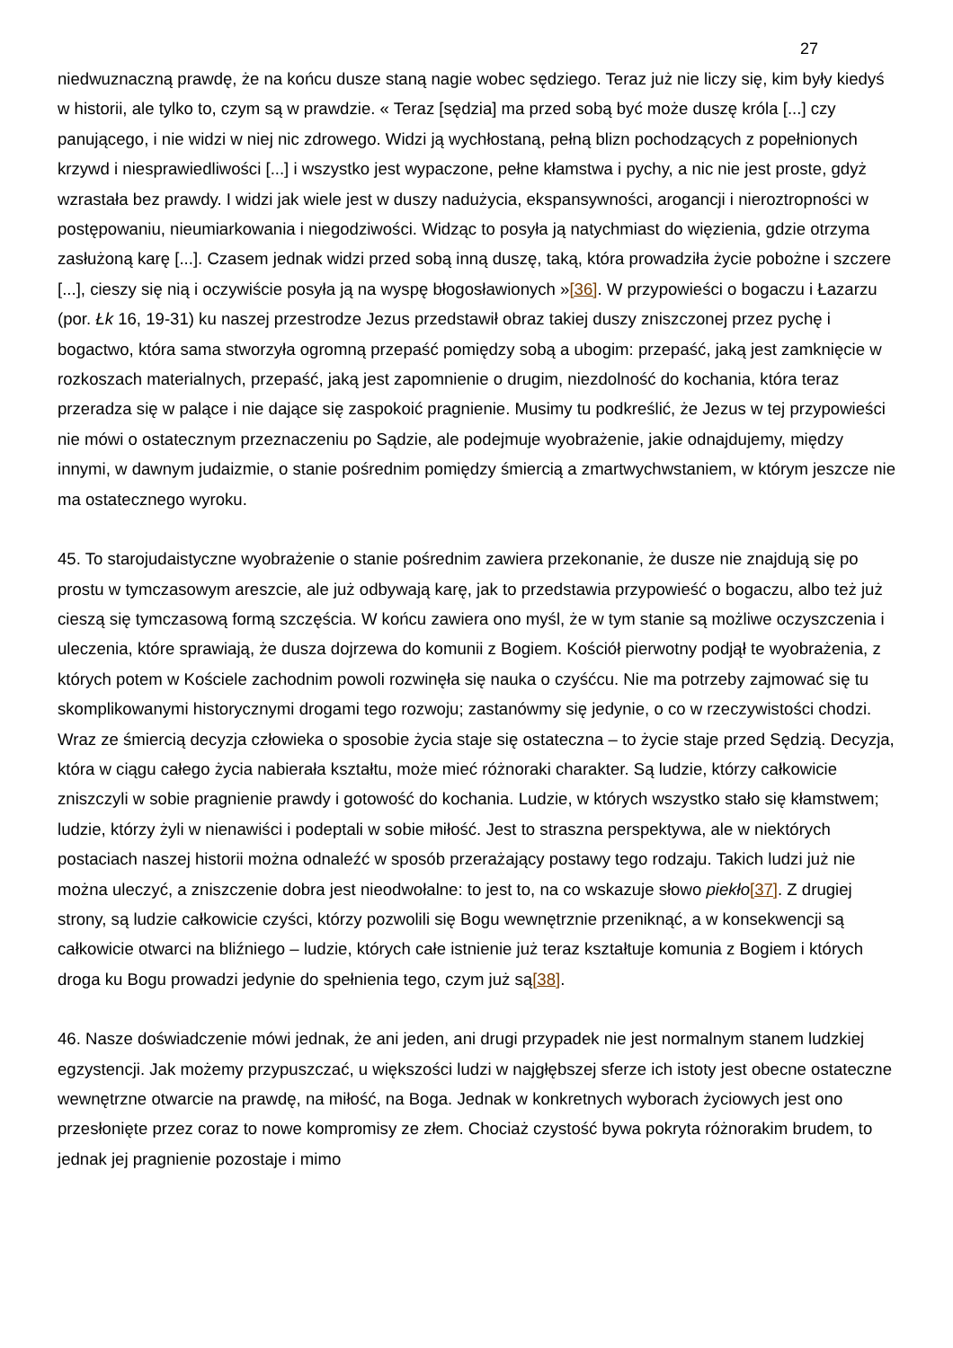27
niedwuznaczną prawdę, że na końcu dusze staną nagie wobec sędziego. Teraz już nie liczy się, kim były kiedyś w historii, ale tylko to, czym są w prawdzie. « Teraz [sędzia] ma przed sobą być może duszę króla [...] czy panującego, i nie widzi w niej nic zdrowego. Widzi ją wychłostaną, pełną blizn pochodzących z popełnionych krzywd i niesprawiedliwości [...] i wszystko jest wypaczone, pełne kłamstwa i pychy, a nic nie jest proste, gdyż wzrastała bez prawdy. I widzi jak wiele jest w duszy nadużycia, ekspansywności, arogancji i nieroztropności w postępowaniu, nieumiarkowania i niegodziwości. Widząc to posyła ją natychmiast do więzienia, gdzie otrzyma zasłużoną karę [...]. Czasem jednak widzi przed sobą inną duszę, taką, która prowadziła życie pobożne i szczere [...], cieszy się nią i oczywiście posyła ją na wyspę błogosławionych »[36]. W przypowieści o bogaczu i Łazarzu (por. Łk 16, 19-31) ku naszej przestrodze Jezus przedstawił obraz takiej duszy zniszczonej przez pychę i bogactwo, która sama stworzyła ogromną przepaść pomiędzy sobą a ubogim: przepaść, jaką jest zamknięcie w rozkoszach materialnych, przepaść, jaką jest zapomnienie o drugim, niezdolność do kochania, która teraz przeradza się w palące i nie dające się zaspokoić pragnienie. Musimy tu podkreślić, że Jezus w tej przypowieści nie mówi o ostatecznym przeznaczeniu po Sądzie, ale podejmuje wyobrażenie, jakie odnajdujemy, między innymi, w dawnym judaizmie, o stanie pośrednim pomiędzy śmiercią a zmartwychwstaniem, w którym jeszcze nie ma ostatecznego wyroku.
45. To starojudaistyczne wyobrażenie o stanie pośrednim zawiera przekonanie, że dusze nie znajdują się po prostu w tymczasowym areszcie, ale już odbywają karę, jak to przedstawia przypowieść o bogaczu, albo też już cieszą się tymczasową formą szczęścia. W końcu zawiera ono myśl, że w tym stanie są możliwe oczyszczenia i uleczenia, które sprawiają, że dusza dojrzewa do komunii z Bogiem. Kościół pierwotny podjął te wyobrażenia, z których potem w Kościele zachodnim powoli rozwinęła się nauka o czyśćcu. Nie ma potrzeby zajmować się tu skomplikowanymi historycznymi drogami tego rozwoju; zastanówmy się jedynie, o co w rzeczywistości chodzi. Wraz ze śmiercią decyzja człowieka o sposobie życia staje się ostateczna – to życie staje przed Sędzią. Decyzja, która w ciągu całego życia nabierała kształtu, może mieć różnoraki charakter. Są ludzie, którzy całkowicie zniszczyli w sobie pragnienie prawdy i gotowość do kochania. Ludzie, w których wszystko stało się kłamstwem; ludzie, którzy żyli w nienawiści i podeptali w sobie miłość. Jest to straszna perspektywa, ale w niektórych postaciach naszej historii można odnaleźć w sposób przerażający postawy tego rodzaju. Takich ludzi już nie można uleczyć, a zniszczenie dobra jest nieodwołalne: to jest to, na co wskazuje słowo piekło[37]. Z drugiej strony, są ludzie całkowicie czyści, którzy pozwolili się Bogu wewnętrznie przeniknąć, a w konsekwencji są całkowicie otwarci na bliźniego – ludzie, których całe istnienie już teraz kształtuje komunia z Bogiem i których droga ku Bogu prowadzi jedynie do spełnienia tego, czym już są[38].
46. Nasze doświadczenie mówi jednak, że ani jeden, ani drugi przypadek nie jest normalnym stanem ludzkiej egzystencji. Jak możemy przypuszczać, u większości ludzi w najgłębszej sferze ich istoty jest obecne ostateczne wewnętrzne otwarcie na prawdę, na miłość, na Boga. Jednak w konkretnych wyborach życiowych jest ono przesłonięte przez coraz to nowe kompromisy ze złem. Chociaż czystość bywa pokryta różnorakim brudem, to jednak jej pragnienie pozostaje i mimo